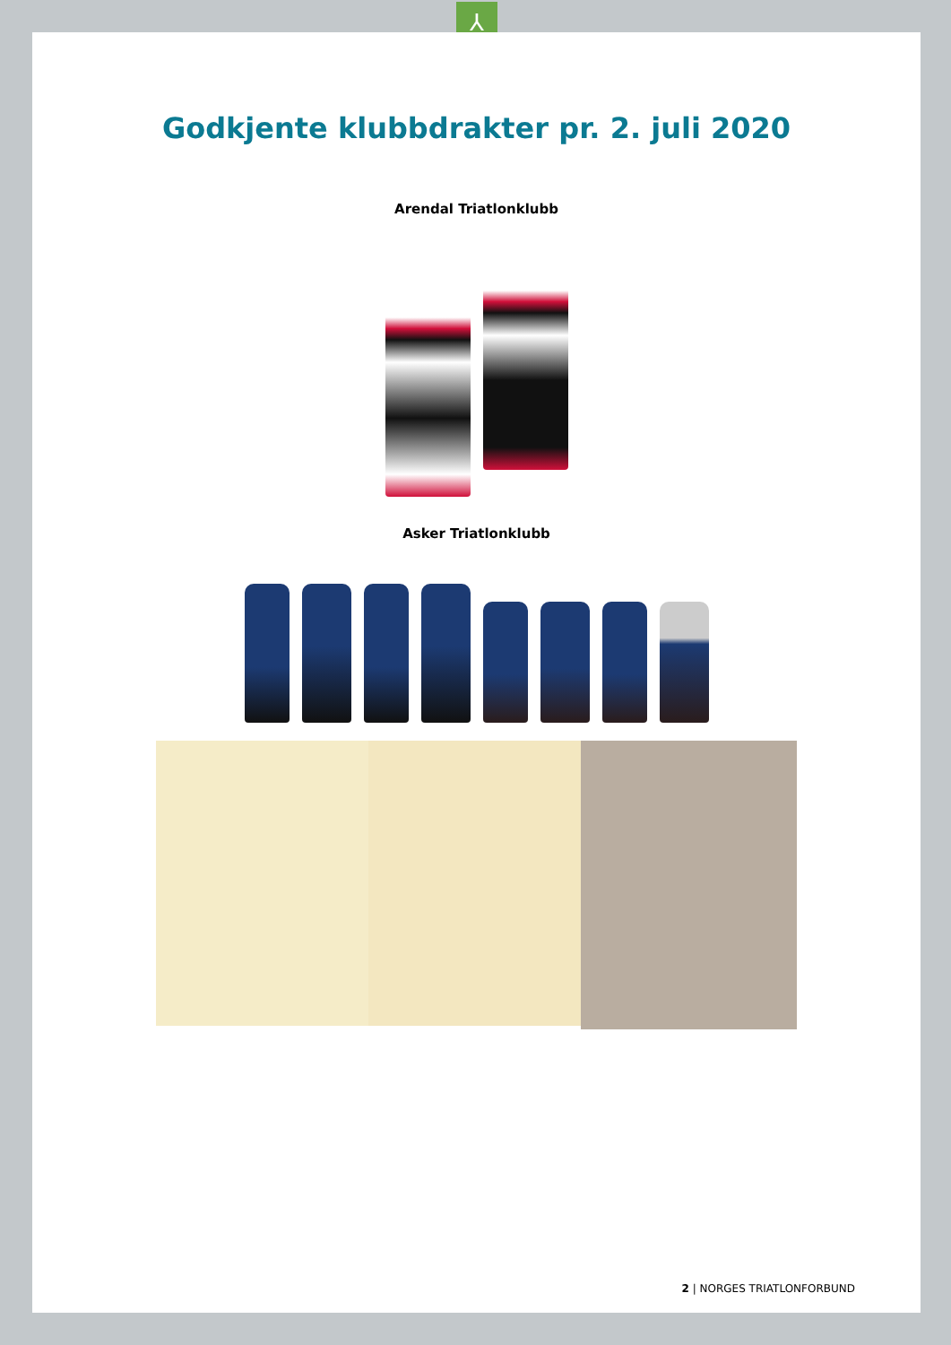⅄
Godkjente klubbdrakter pr. 2. juli 2020
Arendal Triatlonklubb
Asker Triatlonklubb
2 | NORGES TRIATLONFORBUND